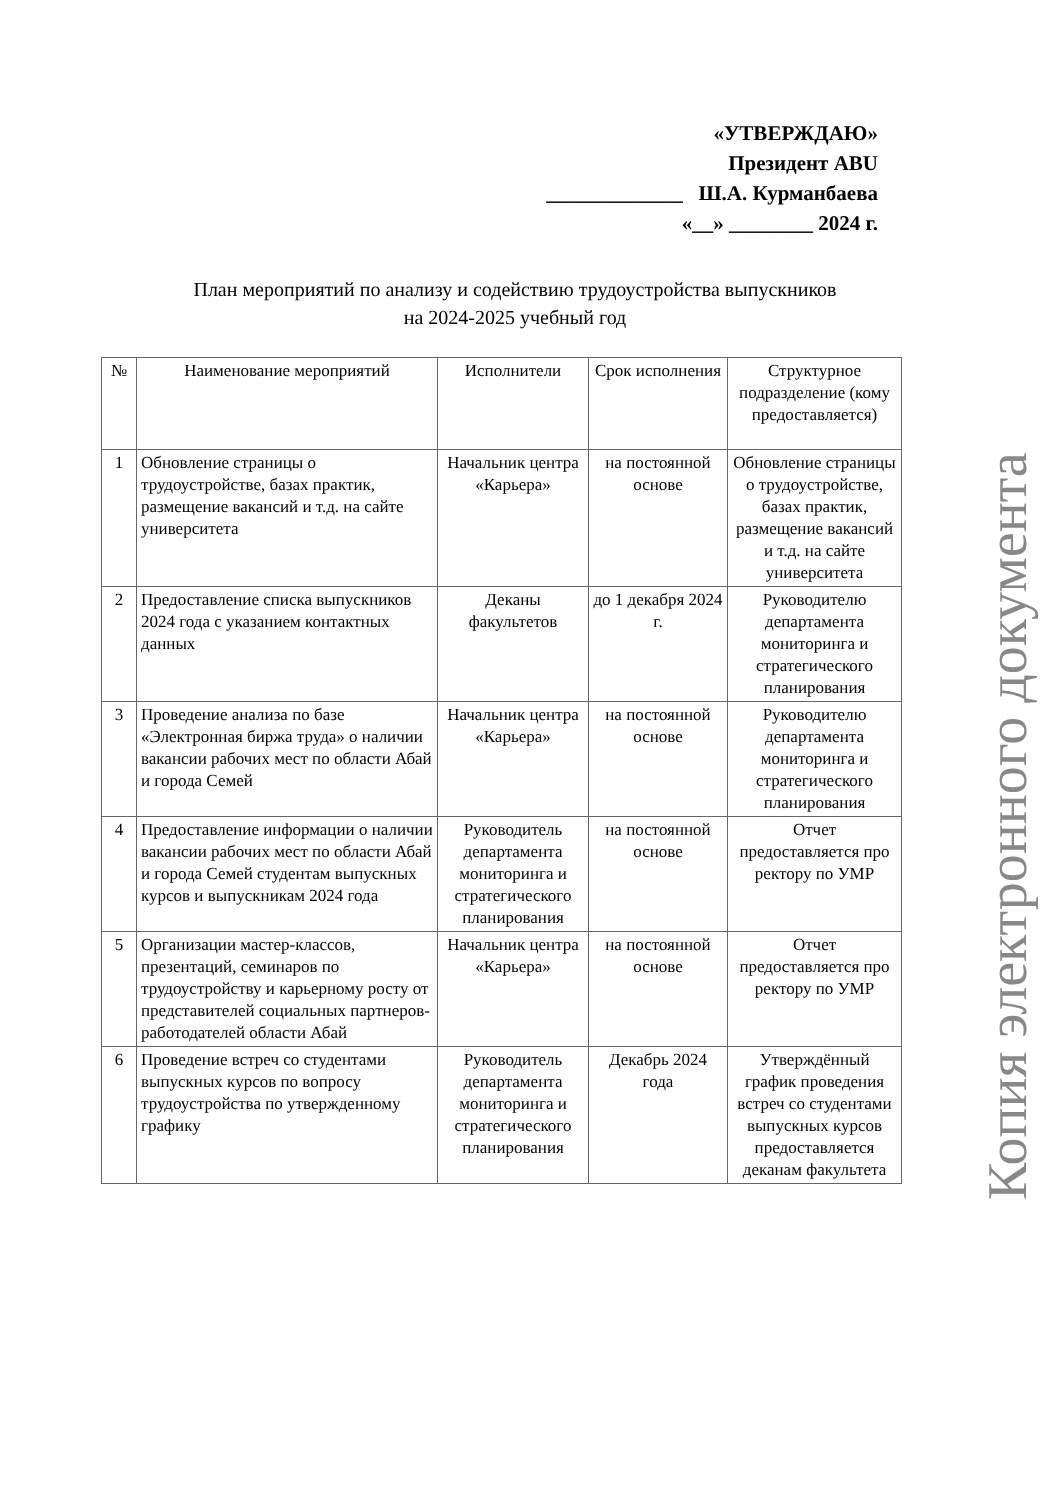«УТВЕРЖДАЮ»
Президент ABU
_____________ Ш.А. Курманбаева
«__» ________ 2024 г.
План мероприятий по анализу и содействию трудоустройства выпускников
на 2024-2025 учебный год
| № | Наименование мероприятий | Исполнители | Срок исполнения | Структурное подразделение (кому предоставляется) |
| --- | --- | --- | --- | --- |
| 1 | Обновление страницы о трудоустройстве, базах практик, размещение вакансий и т.д. на сайте университета | Начальник центра «Карьера» | на постоянной основе | Обновление страницы о трудоустройстве, базах практик, размещение вакансий и т.д. на сайте университета |
| 2 | Предоставление списка выпускников 2024 года с указанием контактных данных | Деканы факультетов | до 1 декабря 2024 г. | Руководителю департамента мониторинга и стратегического планирования |
| 3 | Проведение анализа по базе «Электронная биржа труда» о наличии вакансии рабочих мест по области Абай и города Семей | Начальник центра «Карьера» | на постоянной основе | Руководителю департамента мониторинга и стратегического планирования |
| 4 | Предоставление информации о наличии вакансии рабочих мест по области Абай и города Семей студентам выпускных курсов и выпускникам 2024 года | Руководитель департамента мониторинга и стратегического планирования | на постоянной основе | Отчет предоставляется про ректору по УМР |
| 5 | Организации мастер-классов, презентаций, семинаров по трудоустройству и карьерному росту от представителей социальных партнеров-работодателей области Абай | Начальник центра «Карьера» | на постоянной основе | Отчет предоставляется про ректору по УМР |
| 6 | Проведение встреч со студентами выпускных курсов по вопросу трудоустройства по утвержденному графику | Руководитель департамента мониторинга и стратегического планирования | Декабрь 2024 года | Утверждённый график проведения встреч со студентами выпускных курсов предоставляется деканам факультета |
Копия электронного документа